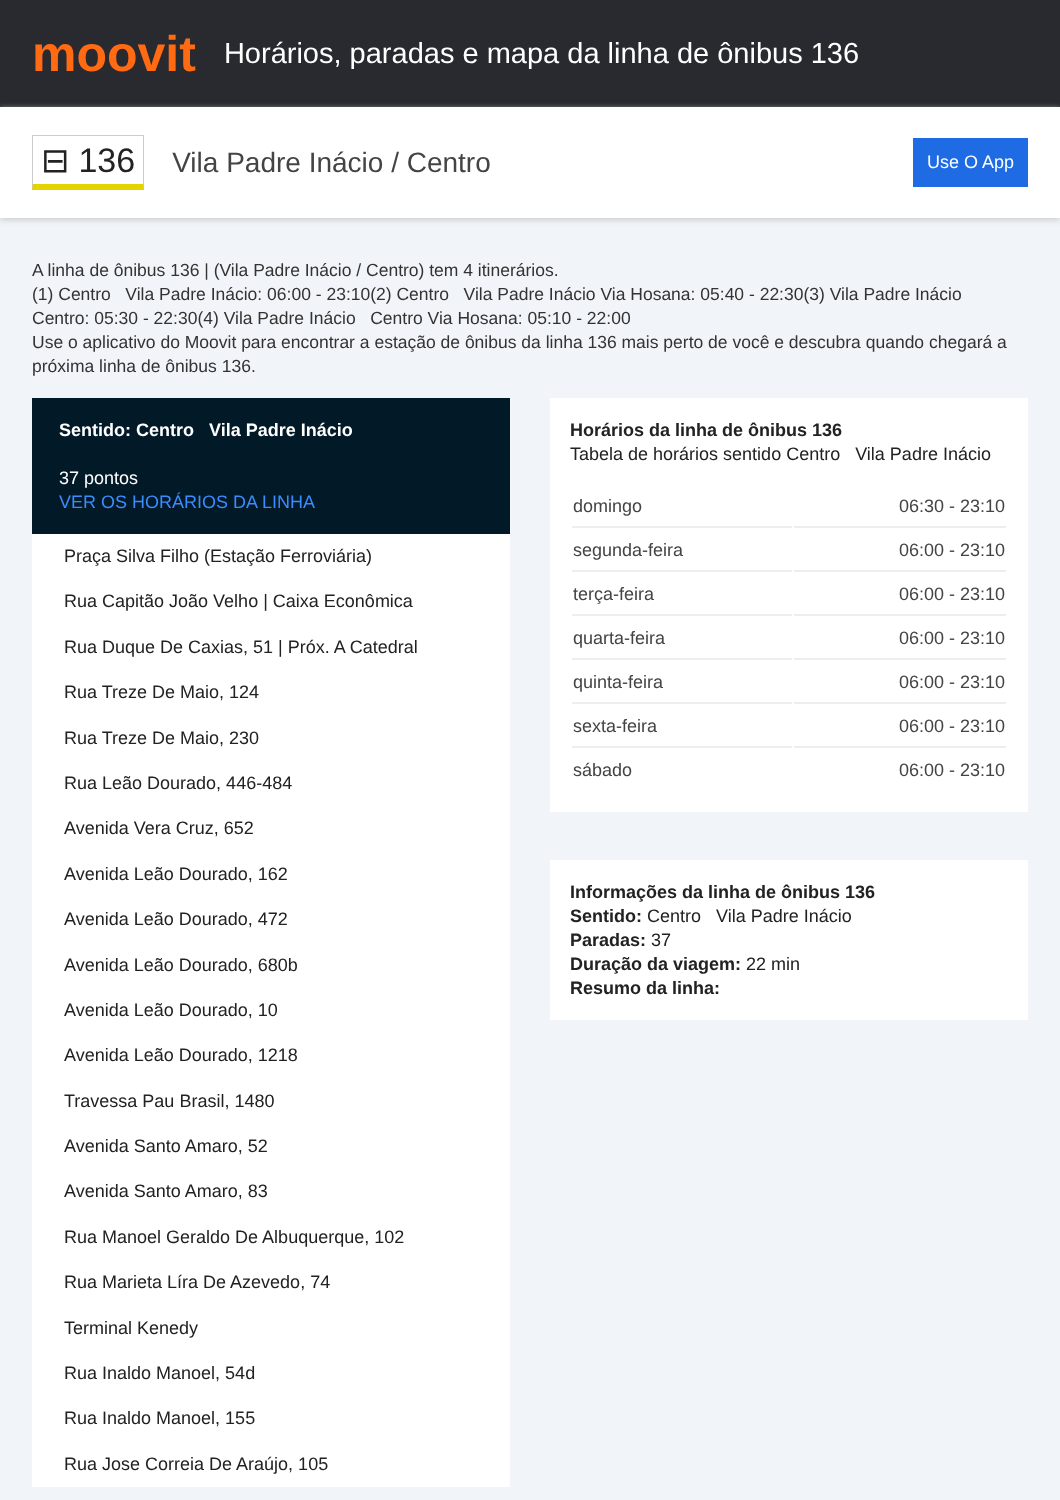moovit
Horários, paradas e mapa da linha de ônibus 136
⊟ 136
Vila Padre Inácio / Centro
Use O App
A linha de ônibus 136 | (Vila Padre Inácio / Centro) tem 4 itinerários.
(1) Centro Vila Padre Inácio: 06:00 - 23:10(2) Centro Vila Padre Inácio Via Hosana: 05:40 - 22:30(3) Vila Padre Inácio Centro: 05:30 - 22:30(4) Vila Padre Inácio Centro Via Hosana: 05:10 - 22:00
Use o aplicativo do Moovit para encontrar a estação de ônibus da linha 136 mais perto de você e descubra quando chegará a próxima linha de ônibus 136.
Sentido: Centro Vila Padre Inácio
37 pontos
VER OS HORÁRIOS DA LINHA
Praça Silva Filho (Estação Ferroviária)
Rua Capitão João Velho | Caixa Econômica
Rua Duque De Caxias, 51 | Próx. A Catedral
Rua Treze De Maio, 124
Rua Treze De Maio, 230
Rua Leão Dourado, 446-484
Avenida Vera Cruz, 652
Avenida Leão Dourado, 162
Avenida Leão Dourado, 472
Avenida Leão Dourado, 680b
Avenida Leão Dourado, 10
Avenida Leão Dourado, 1218
Travessa Pau Brasil, 1480
Avenida Santo Amaro, 52
Avenida Santo Amaro, 83
Rua Manoel Geraldo De Albuquerque, 102
Rua Marieta Líra De Azevedo, 74
Terminal Kenedy
Rua Inaldo Manoel, 54d
Rua Inaldo Manoel, 155
Rua Jose Correia De Araújo, 105
Horários da linha de ônibus 136
Tabela de horários sentido Centro Vila Padre Inácio
| domingo | 06:30 - 23:10 |
| segunda-feira | 06:00 - 23:10 |
| terça-feira | 06:00 - 23:10 |
| quarta-feira | 06:00 - 23:10 |
| quinta-feira | 06:00 - 23:10 |
| sexta-feira | 06:00 - 23:10 |
| sábado | 06:00 - 23:10 |
Informações da linha de ônibus 136
Sentido: Centro Vila Padre Inácio
Paradas: 37
Duração da viagem: 22 min
Resumo da linha: